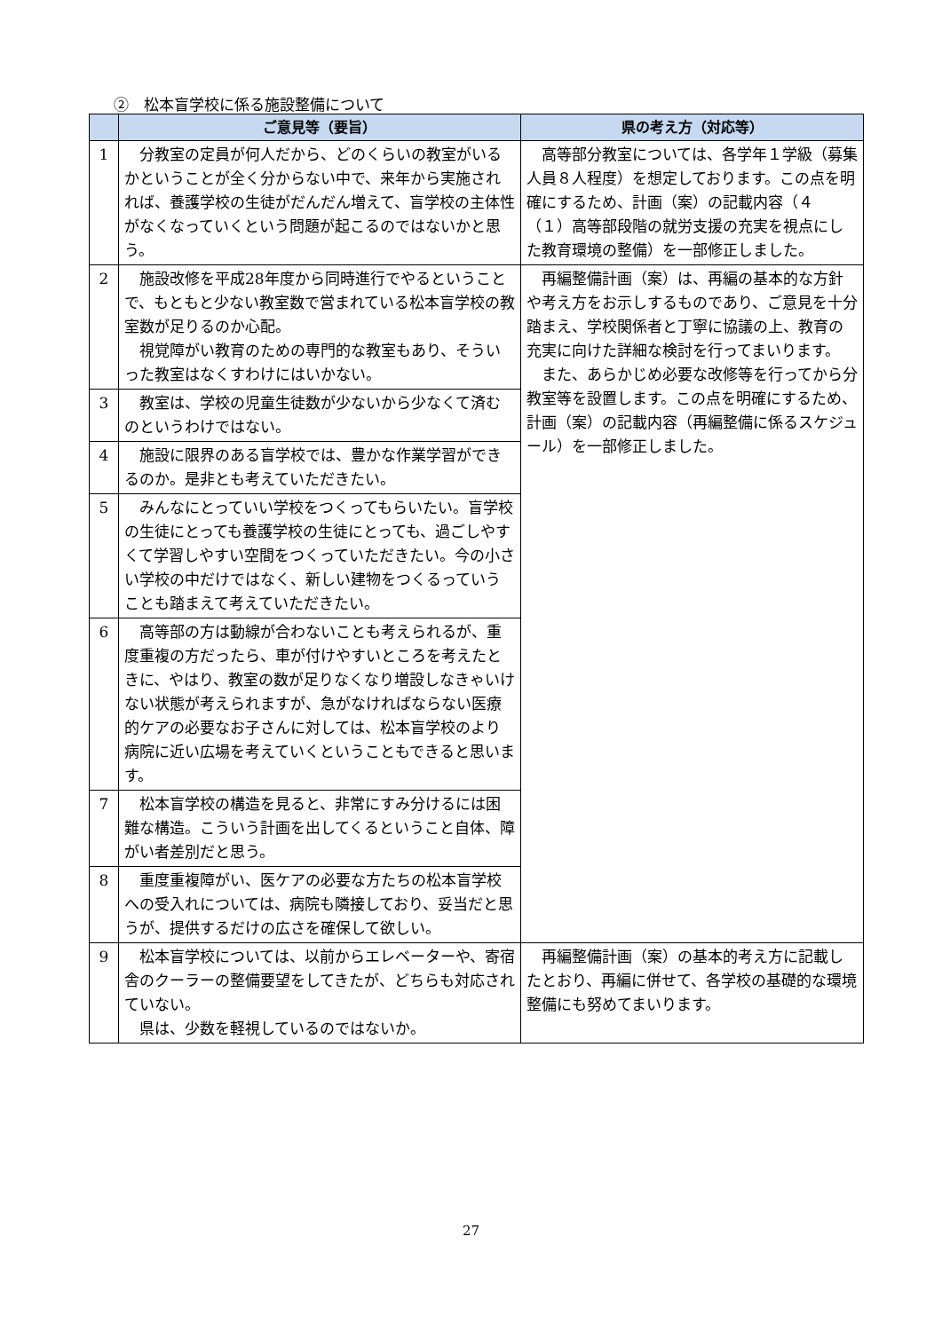②　松本盲学校に係る施設整備について
| | ご意見等（要旨） | 県の考え方（対応等） |
| --- | --- | --- |
| 1 | 分教室の定員が何人だから、どのくらいの教室がいるかということが全く分からない中で、来年から実施されれば、養護学校の生徒がだんだん増えて、盲学校の主体性がなくなっていくという問題が起こるのではないかと思う。 | 高等部分教室については、各学年１学級（募集人員８人程度）を想定しております。この点を明確にするため、計画（案）の記載内容（４（１）高等部段階の就労支援の充実を視点にした教育環境の整備）を一部修正しました。 |
| 2 | 施設改修を平成28年度から同時進行でやるということで、もともと少ない教室数で営まれている松本盲学校の教室数が足りるのか心配。 視覚障がい教育のための専門的な教室もあり、そういった教室はなくすわけにはいかない。 | 再編整備計画（案）は、再編の基本的な方針や考え方をお示しするものであり、ご意見を十分踏まえ、学校関係者と丁寧に協議の上、教育の充実に向けた詳細な検討を行ってまいります。 また、あらかじめ必要な改修等を行ってから分教室等を設置します。この点を明確にするため、計画（案）の記載内容（再編整備に係るスケジュール）を一部修正しました。 |
| 3 | 教室は、学校の児童生徒数が少ないから少なくて済むのというわけではない。 | |
| 4 | 施設に限界のある盲学校では、豊かな作業学習ができるのか。是非とも考えていただきたい。 | |
| 5 | みんなにとっていい学校をつくってもらいたい。盲学校の生徒にとっても養護学校の生徒にとっても、過ごしやすくて学習しやすい空間をつくっていただきたい。今の小さい学校の中だけではなく、新しい建物をつくるっていうことも踏まえて考えていただきたい。 | |
| 6 | 高等部の方は動線が合わないことも考えられるが、重度重複の方だったら、車が付けやすいところを考えたときに、やはり、教室の数が足りなくなり増設しなきゃいけない状態が考えられますが、急がなければならない医療的ケアの必要なお子さんに対しては、松本盲学校のより病院に近い広場を考えていくということもできると思います。 | |
| 7 | 松本盲学校の構造を見ると、非常にすみ分けるには困難な構造。こういう計画を出してくるということ自体、障がい者差別だと思う。 | |
| 8 | 重度重複障がい、医ケアの必要な方たちの松本盲学校への受入れについては、病院も隣接しており、妥当だと思うが、提供するだけの広さを確保して欲しい。 | |
| 9 | 松本盲学校については、以前からエレベーターや、寄宿舎のクーラーの整備要望をしてきたが、どちらも対応されていない。 県は、少数を軽視しているのではないか。 | 再編整備計画（案）の基本的考え方に記載したとおり、再編に併せて、各学校の基礎的な環境整備にも努めてまいります。 |
27